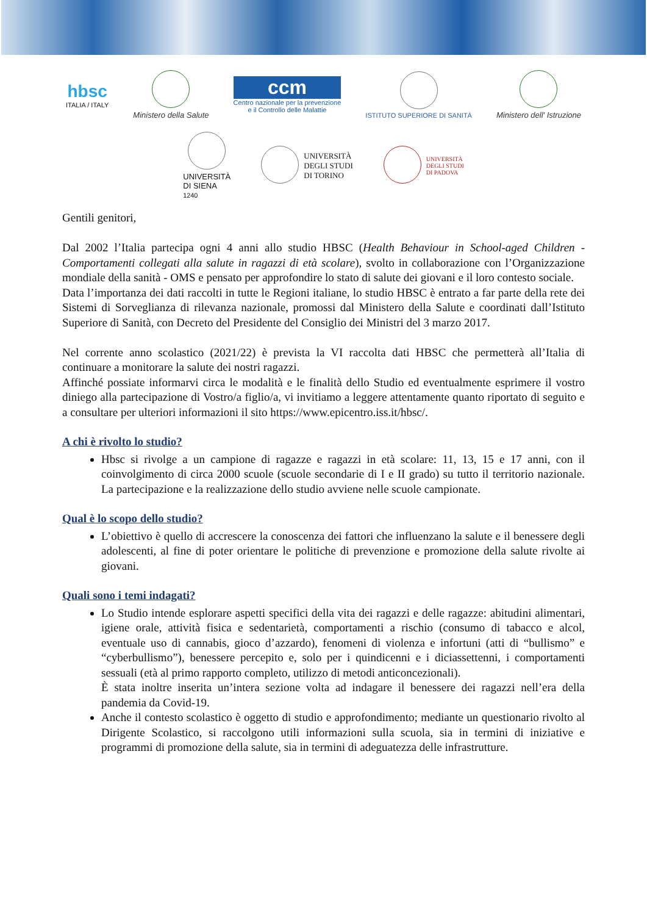hbsc
ITALIA / ITALY
Ministero della Salute
ccm
Centro nazionale per la prevenzione
e il Controllo delle Malattie
ISTITUTO SUPERIORE DI SANITÀ
Ministero dell' Istruzione
UNIVERSITÀ
DI SIENA
1240
UNIVERSITÀ
DEGLI STUDI
DI TORINO
UNIVERSITÀ
DEGLI STUDI
DI PADOVA
Gentili genitori,
Dal 2002 l’Italia partecipa ogni 4 anni allo studio HBSC (Health Behaviour in School-aged Children - Comportamenti collegati alla salute in ragazzi di età scolare), svolto in collaborazione con l’Organizzazione mondiale della sanità - OMS e pensato per approfondire lo stato di salute dei giovani e il loro contesto sociale.
Data l’importanza dei dati raccolti in tutte le Regioni italiane, lo studio HBSC è entrato a far parte della rete dei Sistemi di Sorveglianza di rilevanza nazionale, promossi dal Ministero della Salute e coordinati dall’Istituto Superiore di Sanità, con Decreto del Presidente del Consiglio dei Ministri del 3 marzo 2017.
Nel corrente anno scolastico (2021/22) è prevista la VI raccolta dati HBSC che permetterà all’Italia di continuare a monitorare la salute dei nostri ragazzi.
Affinché possiate informarvi circa le modalità e le finalità dello Studio ed eventualmente esprimere il vostro diniego alla partecipazione di Vostro/a figlio/a, vi invitiamo a leggere attentamente quanto riportato di seguito e a consultare per ulteriori informazioni il sito https://www.epicentro.iss.it/hbsc/.
A chi è rivolto lo studio?
Hbsc si rivolge a un campione di ragazze e ragazzi in età scolare: 11, 13, 15 e 17 anni, con il coinvolgimento di circa 2000 scuole (scuole secondarie di I e II grado) su tutto il territorio nazionale. La partecipazione e la realizzazione dello studio avviene nelle scuole campionate.
Qual è lo scopo dello studio?
L’obiettivo è quello di accrescere la conoscenza dei fattori che influenzano la salute e il benessere degli adolescenti, al fine di poter orientare le politiche di prevenzione e promozione della salute rivolte ai giovani.
Quali sono i temi indagati?
Lo Studio intende esplorare aspetti specifici della vita dei ragazzi e delle ragazze: abitudini alimentari, igiene orale, attività fisica e sedentarietà, comportamenti a rischio (consumo di tabacco e alcol, eventuale uso di cannabis, gioco d’azzardo), fenomeni di violenza e infortuni (atti di “bullismo” e “cyberbullismo”), benessere percepito e, solo per i quindicenni e i diciassettenni, i comportamenti sessuali (età al primo rapporto completo, utilizzo di metodi anticoncezionali).
È stata inoltre inserita un’intera sezione volta ad indagare il benessere dei ragazzi nell’era della pandemia da Covid-19.
Anche il contesto scolastico è oggetto di studio e approfondimento; mediante un questionario rivolto al Dirigente Scolastico, si raccolgono utili informazioni sulla scuola, sia in termini di iniziative e programmi di promozione della salute, sia in termini di adeguatezza delle infrastrutture.